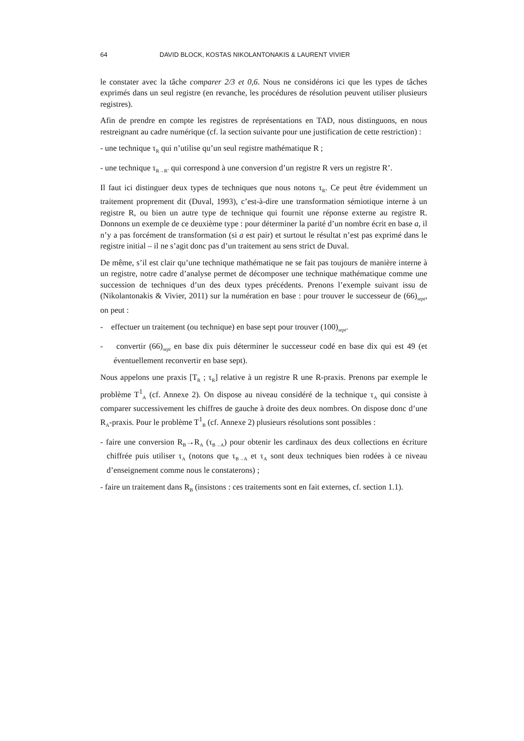64 DAVID BLOCK, KOSTAS NIKOLANTONAKIS & LAURENT VIVIER
le constater avec la tâche comparer 2/3 et 0,6. Nous ne considérons ici que les types de tâches exprimés dans un seul registre (en revanche, les procédures de résolution peuvent utiliser plusieurs registres).
Afin de prendre en compte les registres de représentations en TAD, nous distinguons, en nous restreignant au cadre numérique (cf. la section suivante pour une justification de cette restriction) :
- une technique τ<sub>R</sub> qui n’utilise qu’un seul registre mathématique R ;
- une technique τ<sub>R→R’</sub> qui correspond à une conversion d’un registre R vers un registre R’.
Il faut ici distinguer deux types de techniques que nous notons τ<sub>R</sub>. Ce peut être évidemment un traitement proprement dit (Duval, 1993), c’est-à-dire une transformation sémiotique interne à un registre R, ou bien un autre type de technique qui fournit une réponse externe au registre R. Donnons un exemple de ce deuxième type : pour déterminer la parité d’un nombre écrit en base a, il n’y a pas forcément de transformation (si a est pair) et surtout le résultat n’est pas exprimé dans le registre initial – il ne s’agit donc pas d’un traitement au sens strict de Duval.
De même, s’il est clair qu’une technique mathématique ne se fait pas toujours de manière interne à un registre, notre cadre d’analyse permet de décomposer une technique mathématique comme une succession de techniques d’un des deux types précédents. Prenons l’exemple suivant issu de (Nikolantonakis & Vivier, 2011) sur la numération en base : pour trouver le successeur de (66)<sub>sept</sub>, on peut :
- effectuer un traitement (ou technique) en base sept pour trouver (100)<sub>sept</sub>.
- convertir (66)<sub>sept</sub> en base dix puis déterminer le successeur codé en base dix qui est 49 (et éventuellement reconvertir en base sept).
Nous appelons une praxis [T<sub>R</sub> ; τ<sub>R</sub>] relative à un registre R une R-praxis. Prenons par exemple le problème T<sup>1</sup><sub>A</sub> (cf. Annexe 2). On dispose au niveau considéré de la technique τ<sub>A</sub> qui consiste à comparer successivement les chiffres de gauche à droite des deux nombres. On dispose donc d’une R<sub>A</sub>-praxis. Pour le problème T<sup>1</sup><sub>B</sub> (cf. Annexe 2) plusieurs résolutions sont possibles :
- faire une conversion R<sub>B</sub>→R<sub>A</sub> (τ<sub>B→A</sub>) pour obtenir les cardinaux des deux collections en écriture chiffrée puis utiliser τ<sub>A</sub> (notons que τ<sub>B→A</sub> et τ<sub>A</sub> sont deux techniques bien rodées à ce niveau d’enseignement comme nous le constaterons) ;
- faire un traitement dans R<sub>B</sub> (insistons : ces traitements sont en fait externes, cf. section 1.1).